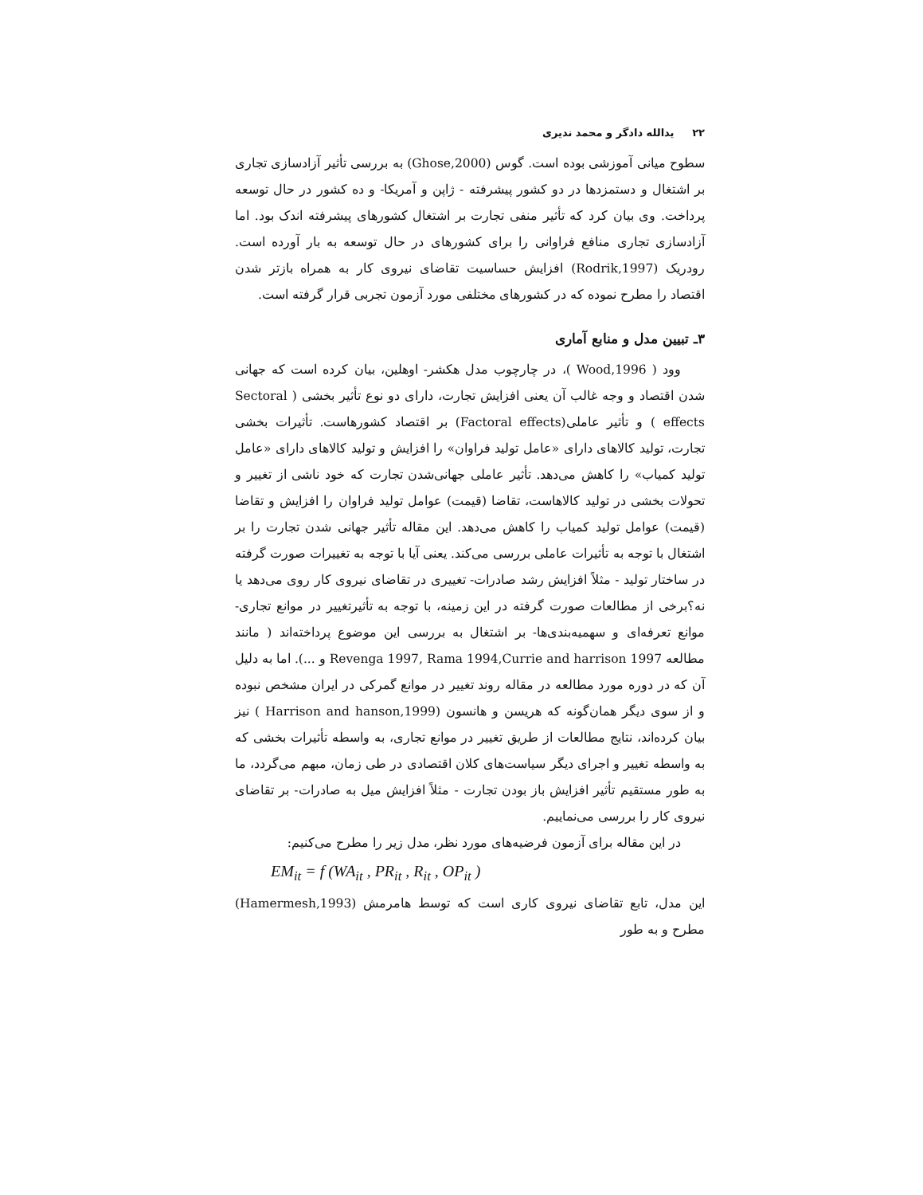۲۲ یدالله دادگر و محمد ندیری
سطوح میانی آموزشی بوده است. گوس (Ghose,2000) به بررسی تأثیر آزادسازی تجاری بر اشتغال و دستمزدها در دو کشور پیشرفته - ژاپن و آمریکا- و ده کشور در حال توسعه پرداخت. وی بیان کرد که تأثیر منفی تجارت بر اشتغال کشورهای پیشرفته اندک بود. اما آزادسازی تجاری منافع فراوانی را برای کشورهای در حال توسعه به بار آورده است. رودریک (Rodrik,1997) افزایش حساسیت تقاضای نیروی کار به همراه بازتر شدن اقتصاد را مطرح نموده که در کشورهای مختلفی مورد آزمون تجربی قرار گرفته است.
۳ـ تبیین مدل و منابع آماری
وود ( Wood,1996 )، در چارچوب مدل هکشر- اوهلین، بیان کرده است که جهانی شدن اقتصاد و وجه غالب آن یعنی افزایش تجارت، دارای دو نوع تأثیر بخشی ( Sectoral effects ) و تأثیر عاملی(Factoral effects) بر اقتصاد کشورهاست. تأثیرات بخشی تجارت، تولید کالاهای دارای «عامل تولید فراوان» را افزایش و تولید کالاهای دارای «عامل تولید کمیاب» را کاهش می‌دهد. تأثیر عاملی جهانی‌شدن تجارت که خود ناشی از تغییر و تحولات بخشی در تولید کالاهاست، تقاضا (قیمت) عوامل تولید فراوان را افزایش و تقاضا (قیمت) عوامل تولید کمیاب را کاهش می‌دهد. این مقاله تأثیر جهانی شدن تجارت را بر اشتغال با توجه به تأثیرات عاملی بررسی می‌کند. یعنی آیا با توجه به تغییرات صورت گرفته در ساختار تولید - مثلاً افزایش رشد صادرات- تغییری در تقاضای نیروی کار روی می‌دهد یا نه؟برخی از مطالعات صورت گرفته در این زمینه، با توجه به تأثیرتغییر در موانع تجاری- موانع تعرفه‌ای و سهمیه‌بندی‌ها- بر اشتغال به بررسی این موضوع پرداخته‌اند ( مانند مطالعه Revenga 1997, Rama 1994,Currie and harrison 1997 و ...). اما به دلیل آن که در دوره مورد مطالعه در مقاله روند تغییر در موانع گمرکی در ایران مشخص نبوده و از سوی دیگر همان‌گونه که هریسن و هانسون (Harrison and hanson,1999 ) نیز بیان کرده‌اند، نتایج مطالعات از طریق تغییر در موانع تجاری، به واسطه تأثیرات بخشی که به واسطه تغییر و اجرای دیگر سیاست‌های کلان اقتصادی در طی زمان، مبهم می‌گردد، ما به طور مستقیم تأثیر افزایش باز بودن تجارت - مثلاً افزایش میل به صادرات- بر تقاضای نیروی کار را بررسی می‌نماییم.
در این مقاله برای آزمون فرضیه‌های مورد نظر، مدل زیر را مطرح می‌کنیم:
EM<sub>it</sub> = f (WA<sub>it</sub> , PR<sub>it</sub> , R<sub>it</sub> , OP<sub>it</sub> )
این مدل، تابع تقاضای نیروی کاری است که توسط هامرمش (Hamermesh,1993) مطرح و به طور